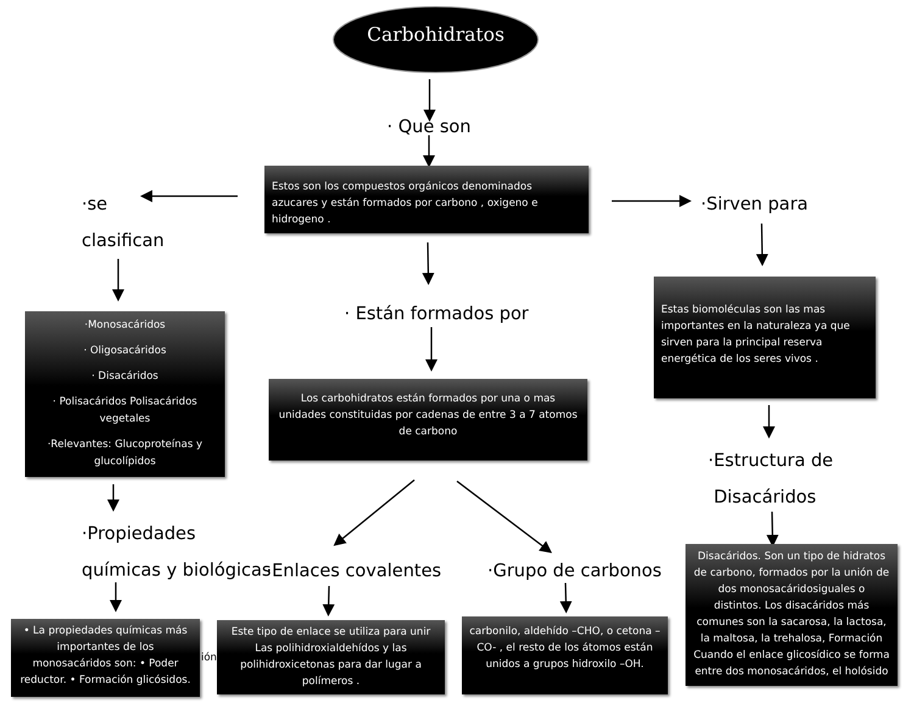Carbohidratos
· Que son
Estos son los compuestos orgánicos denominados azucares y están formados por carbono , oxigeno e hidrogeno .
·se
clasifican
·Sirven para
· Están formados por
Estas biomoléculas son las mas importantes en la naturaleza ya que sirven para la principal reserva energética de los seres vivos .
·Monosacáridos
· Oligosacáridos
· Disacáridos
· Polisacáridos Polisacáridos vegetales
·Relevantes: Glucoproteínas y glucolípidos
Los carbohidratos están formados por una o mas unidades constituidas por cadenas de entre 3 a 7 atomos de carbono
·Estructura de
Disacáridos
·Propiedades
químicas y biológicas
·Enlaces covalentes ·Grupo de carbonos
Disacáridos. Son un tipo de hidratos de carbono, formados por la unión de dos monosacáridosiguales o distintos. Los disacáridos más comunes son la sacarosa, la lactosa, la maltosa, la trehalosa, Formación Cuando el enlace glicosídico se forma entre dos monosacáridos, el holósido
• La propiedades químicas más importantes de los monosacáridos son: • Poder reductor. • Formación glicósidos.
ión
Este tipo de enlace se utiliza para unir Las polihidroxialdehídos y las polihidroxicetonas para dar lugar a polímeros .
carbonilo, aldehído –CHO, o cetona –CO- , el resto de los átomos están unidos a grupos hidroxilo –OH.